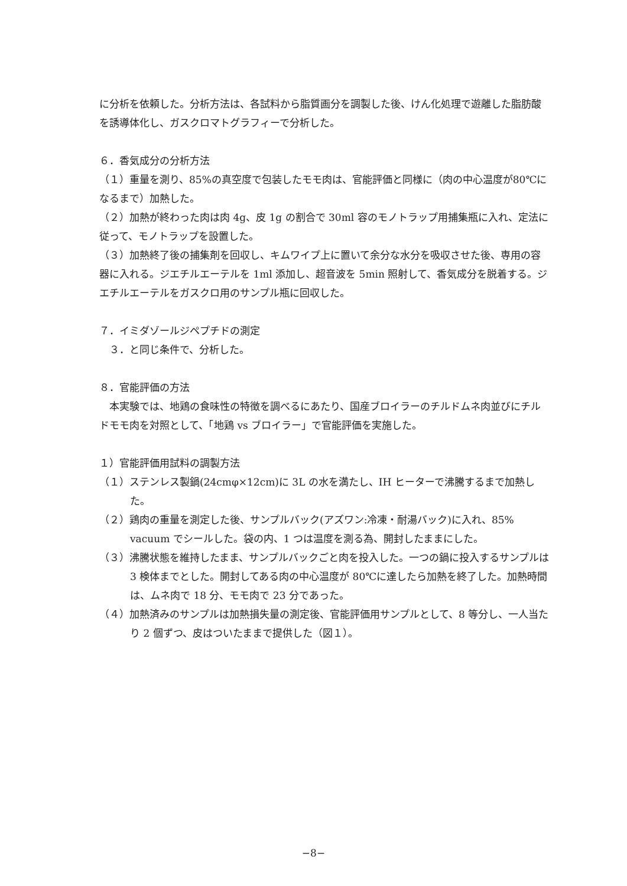に分析を依頼した。分析方法は、各試料から脂質画分を調製した後、けん化処理で遊離した脂肪酸を誘導体化し、ガスクロマトグラフィーで分析した。
６．香気成分の分析方法
（１）重量を測り、85%の真空度で包装したモモ肉は、官能評価と同様に（肉の中心温度が80℃になるまで）加熱した。
（２）加熱が終わった肉は肉 4g、皮 1g の割合で 30ml 容のモノトラップ用捕集瓶に入れ、定法に従って、モノトラップを設置した。
（３）加熱終了後の捕集剤を回収し、キムワイプ上に置いて余分な水分を吸収させた後、専用の容器に入れる。ジエチルエーテルを 1ml 添加し、超音波を 5min 照射して、香気成分を脱着する。ジエチルエーテルをガスクロ用のサンプル瓶に回収した。
７．イミダゾールジペプチドの測定
　３．と同じ条件で、分析した。
８．官能評価の方法
　本実験では、地鶏の食味性の特徴を調べるにあたり、国産ブロイラーのチルドムネ肉並びにチルドモモ肉を対照として、「地鶏 vs ブロイラー」で官能評価を実施した。
１）官能評価用試料の調製方法
（１）ステンレス製鍋(24cmφ×12cm)に 3L の水を満たし、IH ヒーターで沸騰するまで加熱した。
（２）鶏肉の重量を測定した後、サンプルバック(アズワン:冷凍・耐湯バック)に入れ、85% vacuum でシールした。袋の内、1 つは温度を測る為、開封したままにした。
（３）沸騰状態を維持したまま、サンプルバックごと肉を投入した。一つの鍋に投入するサンプルは 3 検体までとした。開封してある肉の中心温度が 80℃に達したら加熱を終了した。加熱時間は、ムネ肉で 18 分、モモ肉で 23 分であった。
（４）加熱済みのサンプルは加熱損失量の測定後、官能評価用サンプルとして、8 等分し、一人当たり 2 個ずつ、皮はついたままで提供した（図１）。
−8−